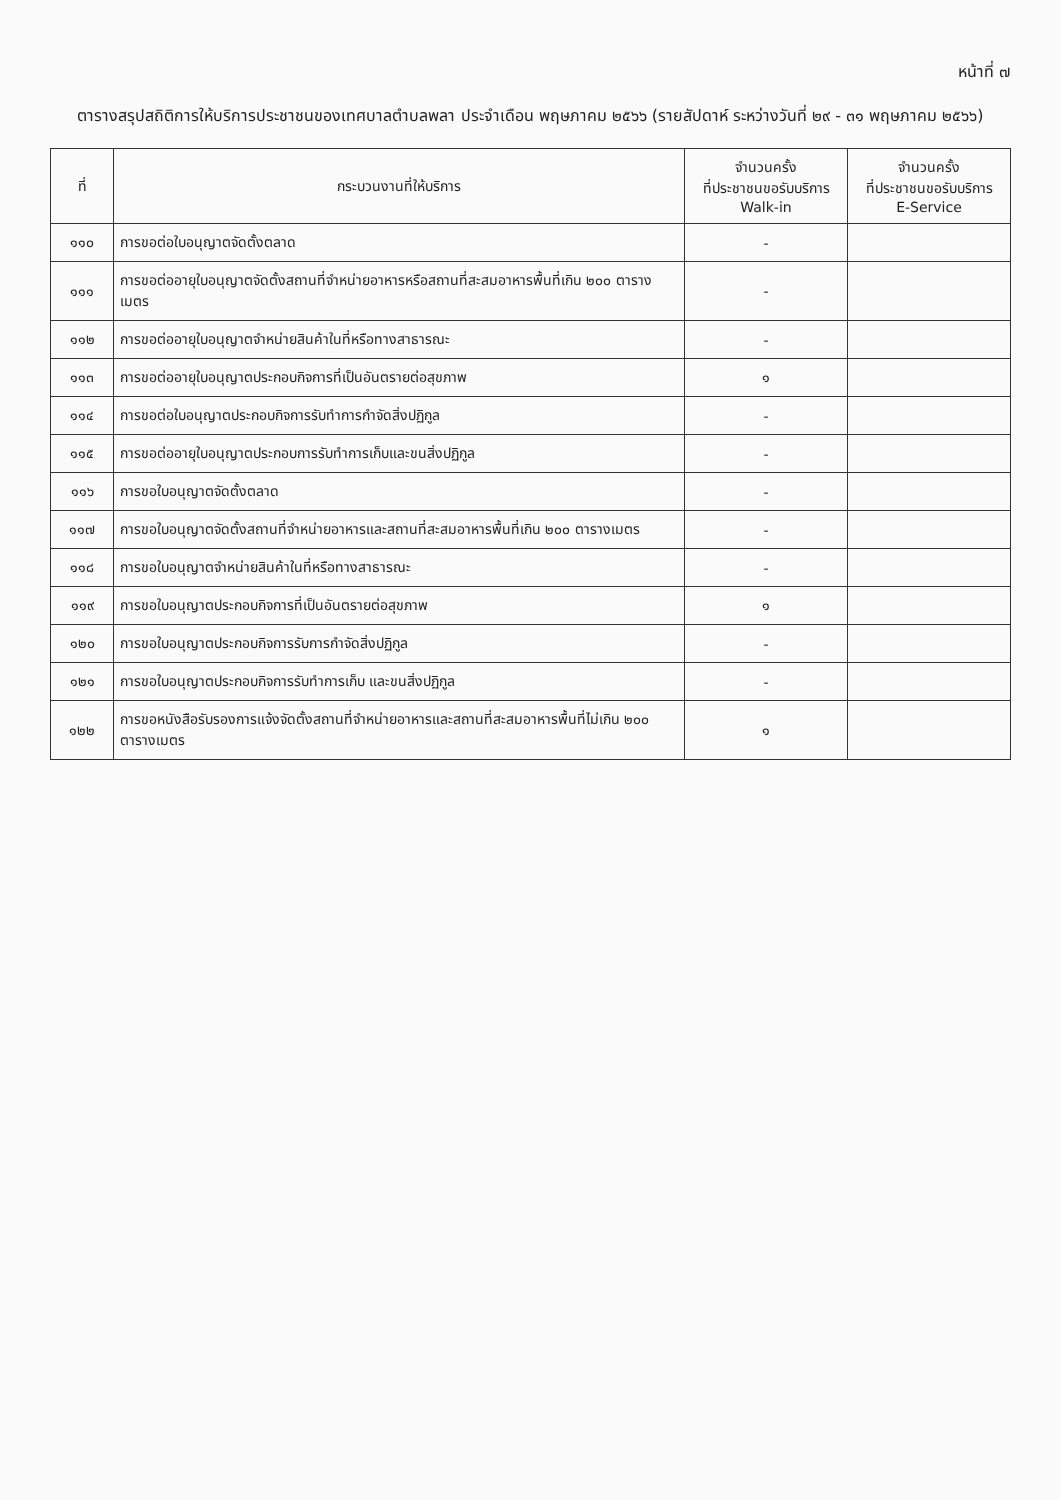หน้าที่ ๗
ตารางสรุปสถิติการให้บริการประชาชนของเทศบาลตำบลพลา ประจำเดือน พฤษภาคม ๒๕๖๖ (รายสัปดาห์ ระหว่างวันที่ ๒๙ - ๓๑ พฤษภาคม ๒๕๖๖)
| ที่ | กระบวนงานที่ให้บริการ | จำนวนครั้ง ที่ประชาชนขอรับบริการ Walk-in | จำนวนครั้ง ที่ประชาชนขอรับบริการ E-Service |
| --- | --- | --- | --- |
| ๑๑๐ | การขอต่อใบอนุญาตจัดตั้งตลาด | - | |
| ๑๑๑ | การขอต่ออายุใบอนุญาตจัดตั้งสถานที่จำหน่ายอาหารหรือสถานที่สะสมอาหารพื้นที่เกิน ๒๐๐ ตารางเมตร | - | |
| ๑๑๒ | การขอต่ออายุใบอนุญาตจำหน่ายสินค้าในที่หรือทางสาธารณะ | - | |
| ๑๑๓ | การขอต่ออายุใบอนุญาตประกอบกิจการที่เป็นอันตรายต่อสุขภาพ | ๑ | |
| ๑๑๔ | การขอต่อใบอนุญาตประกอบกิจการรับทำการกำจัดสิ่งปฏิกูล | - | |
| ๑๑๕ | การขอต่ออายุใบอนุญาตประกอบการรับทำการเก็บและขนสิ่งปฏิกูล | - | |
| ๑๑๖ | การขอใบอนุญาตจัดตั้งตลาด | - | |
| ๑๑๗ | การขอใบอนุญาตจัดตั้งสถานที่จำหน่ายอาหารและสถานที่สะสมอาหารพื้นที่เกิน ๒๐๐ ตารางเมตร | - | |
| ๑๑๘ | การขอใบอนุญาตจำหน่ายสินค้าในที่หรือทางสาธารณะ | - | |
| ๑๑๙ | การขอใบอนุญาตประกอบกิจการที่เป็นอันตรายต่อสุขภาพ | ๑ | |
| ๑๒๐ | การขอใบอนุญาตประกอบกิจการรับการกำจัดสิ่งปฏิกูล | - | |
| ๑๒๑ | การขอใบอนุญาตประกอบกิจการรับทำการเก็บ และขนสิ่งปฏิกูล | - | |
| ๑๒๒ | การขอหนังสือรับรองการแจ้งจัดตั้งสถานที่จำหน่ายอาหารและสถานที่สะสมอาหารพื้นที่ไม่เกิน ๒๐๐ ตารางเมตร | ๑ | |